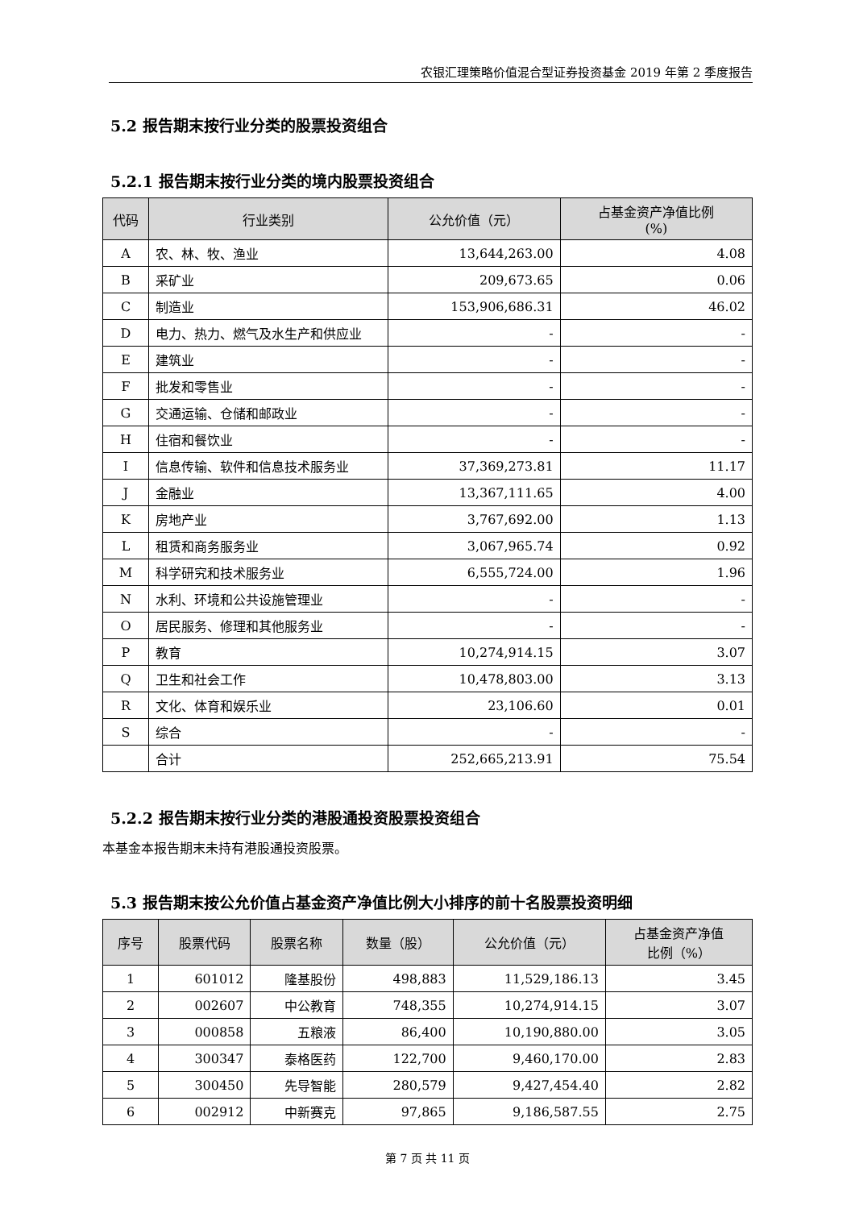农银汇理策略价值混合型证券投资基金 2019 年第 2 季度报告
5.2 报告期末按行业分类的股票投资组合
5.2.1 报告期末按行业分类的境内股票投资组合
| 代码 | 行业类别 | 公允价值（元） | 占基金资产净值比例 (%) |
| --- | --- | --- | --- |
| A | 农、林、牧、渔业 | 13,644,263.00 | 4.08 |
| B | 采矿业 | 209,673.65 | 0.06 |
| C | 制造业 | 153,906,686.31 | 46.02 |
| D | 电力、热力、燃气及水生产和供应业 | - | - |
| E | 建筑业 | - | - |
| F | 批发和零售业 | - | - |
| G | 交通运输、仓储和邮政业 | - | - |
| H | 住宿和餐饮业 | - | - |
| I | 信息传输、软件和信息技术服务业 | 37,369,273.81 | 11.17 |
| J | 金融业 | 13,367,111.65 | 4.00 |
| K | 房地产业 | 3,767,692.00 | 1.13 |
| L | 租赁和商务服务业 | 3,067,965.74 | 0.92 |
| M | 科学研究和技术服务业 | 6,555,724.00 | 1.96 |
| N | 水利、环境和公共设施管理业 | - | - |
| O | 居民服务、修理和其他服务业 | - | - |
| P | 教育 | 10,274,914.15 | 3.07 |
| Q | 卫生和社会工作 | 10,478,803.00 | 3.13 |
| R | 文化、体育和娱乐业 | 23,106.60 | 0.01 |
| S | 综合 | - | - |
| | 合计 | 252,665,213.91 | 75.54 |
5.2.2 报告期末按行业分类的港股通投资股票投资组合
本基金本报告期末未持有港股通投资股票。
5.3 报告期末按公允价值占基金资产净值比例大小排序的前十名股票投资明细
| 序号 | 股票代码 | 股票名称 | 数量（股） | 公允价值（元） | 占基金资产净值 比例（%） |
| --- | --- | --- | --- | --- | --- |
| 1 | 601012 | 隆基股份 | 498,883 | 11,529,186.13 | 3.45 |
| 2 | 002607 | 中公教育 | 748,355 | 10,274,914.15 | 3.07 |
| 3 | 000858 | 五粮液 | 86,400 | 10,190,880.00 | 3.05 |
| 4 | 300347 | 泰格医药 | 122,700 | 9,460,170.00 | 2.83 |
| 5 | 300450 | 先导智能 | 280,579 | 9,427,454.40 | 2.82 |
| 6 | 002912 | 中新赛克 | 97,865 | 9,186,587.55 | 2.75 |
第 7 页 共 11 页